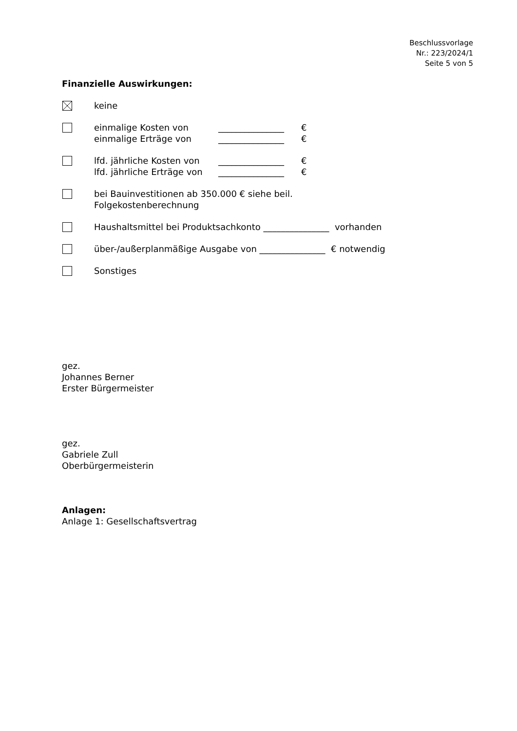Beschlussvorlage
Nr.: 223/2024/1
Seite 5 von 5
Finanzielle Auswirkungen:
keine
einmalige Kosten von _______________ €
einmalige Erträge von _______________ €
lfd. jährliche Kosten von _______________ €
lfd. jährliche Erträge von _______________ €
bei Bauinvestitionen ab 350.000 € siehe beil.
Folgekostenberechnung
Haushaltsmittel bei Produktsachkonto _______________ vorhanden
über-/außerplanmäßige Ausgabe von _______________ € notwendig
Sonstiges
gez.
Johannes Berner
Erster Bürgermeister
gez.
Gabriele Zull
Oberbürgermeisterin
Anlagen:
Anlage 1: Gesellschaftsvertrag